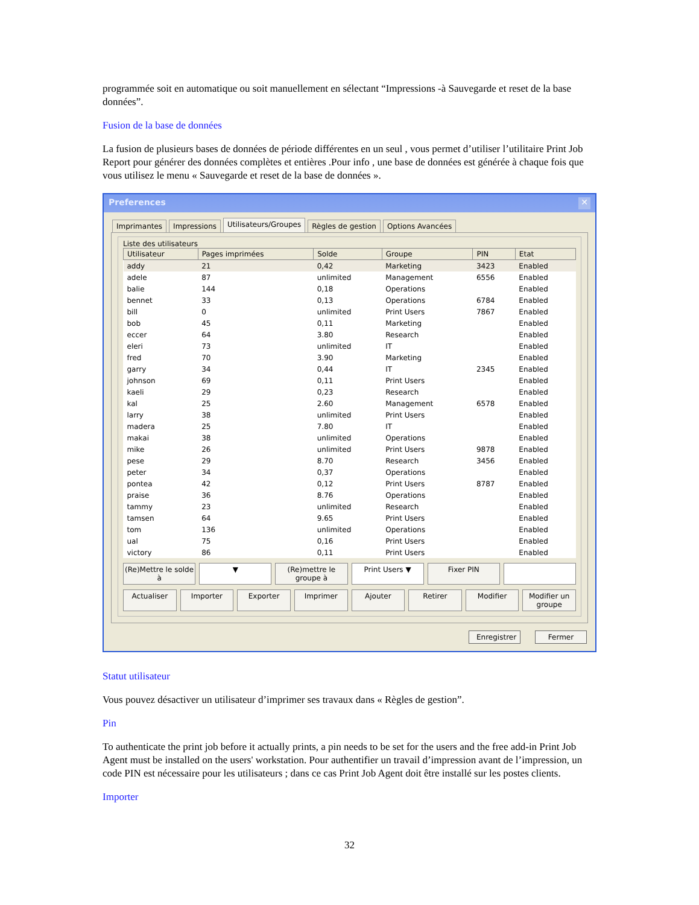programmée soit en automatique ou soit manuellement en sélectant “Impressions -à Sauvegarde et reset de la base données”.
Fusion de la base de données
La fusion de plusieurs bases de données de période différentes en un seul , vous permet d’utiliser l’utilitaire Print Job Report pour générer des données complètes et entières .Pour info , une base de données est générée à chaque fois que vous utilisez le menu « Sauvegarde et reset de la base de données ».
Preferences ✕
Imprimantes Impressions Utilisateurs/Groupes Règles de gestion Options Avancées
Liste des utilisateurs
| Utilisateur | Pages imprimées | Solde | Groupe | PIN | Etat |
| --- | --- | --- | --- | --- | --- |
| addy | 21 | 0,42 | Marketing | 3423 | Enabled |
| adele | 87 | unlimited | Management | 6556 | Enabled |
| balie | 144 | 0,18 | Operations | | Enabled |
| bennet | 33 | 0,13 | Operations | 6784 | Enabled |
| bill | 0 | unlimited | Print Users | 7867 | Enabled |
| bob | 45 | 0,11 | Marketing | | Enabled |
| eccer | 64 | 3.80 | Research | | Enabled |
| eleri | 73 | unlimited | IT | | Enabled |
| fred | 70 | 3.90 | Marketing | | Enabled |
| garry | 34 | 0,44 | IT | 2345 | Enabled |
| johnson | 69 | 0,11 | Print Users | | Enabled |
| kaeli | 29 | 0,23 | Research | | Enabled |
| kal | 25 | 2.60 | Management | 6578 | Enabled |
| larry | 38 | unlimited | Print Users | | Enabled |
| madera | 25 | 7.80 | IT | | Enabled |
| makai | 38 | unlimited | Operations | | Enabled |
| mike | 26 | unlimited | Print Users | 9878 | Enabled |
| pese | 29 | 8.70 | Research | 3456 | Enabled |
| peter | 34 | 0,37 | Operations | | Enabled |
| pontea | 42 | 0,12 | Print Users | 8787 | Enabled |
| praise | 36 | 8.76 | Operations | | Enabled |
| tammy | 23 | unlimited | Research | | Enabled |
| tamsen | 64 | 9.65 | Print Users | | Enabled |
| tom | 136 | unlimited | Operations | | Enabled |
| ual | 75 | 0,16 | Print Users | | Enabled |
| victory | 86 | 0,11 | Print Users | | Enabled |
(Re)Mettre le solde à ▼ (Re)mettre le groupe à Print Users ▼ Fixer PIN
Actualiser Importer Exporter Imprimer Ajouter Retirer Modifier Modifier un groupe
Enregistrer Fermer
Statut utilisateur
Vous pouvez désactiver un utilisateur d’imprimer ses travaux dans « Règles de gestion”.
Pin
To authenticate the print job before it actually prints, a pin needs to be set for the users and the free add-in Print Job Agent must be installed on the users' workstation. Pour authentifier un travail d’impression avant de l’impression, un code PIN est nécessaire pour les utilisateurs ; dans ce cas Print Job Agent doit être installé sur les postes clients.
Importer
32